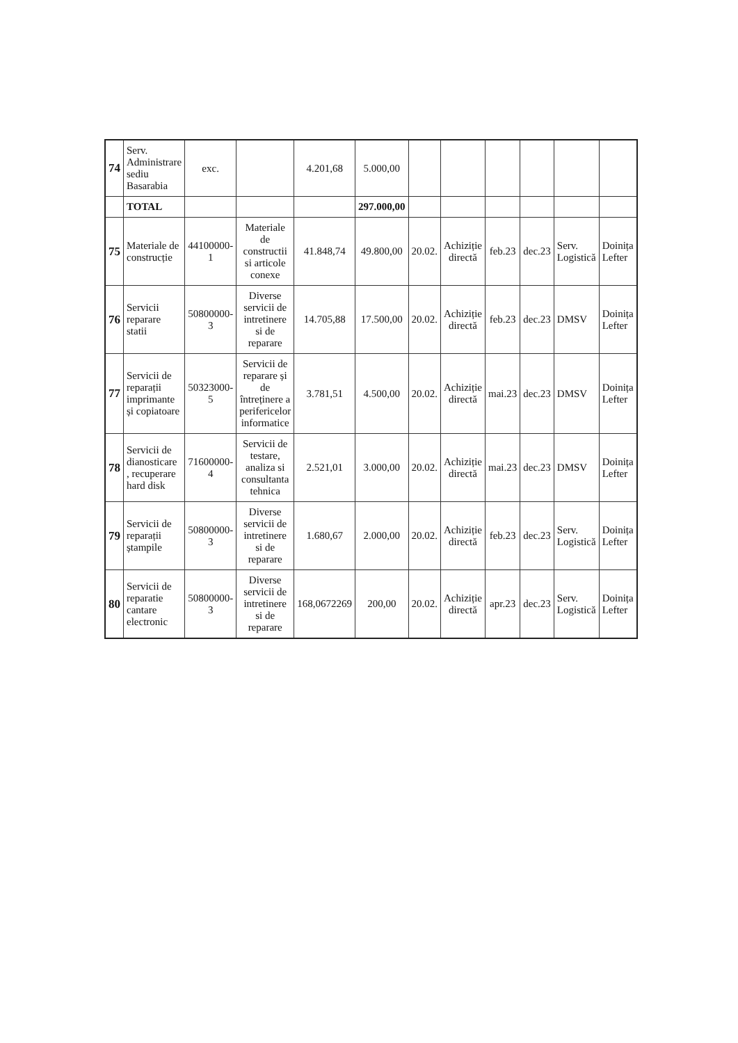| 74 | Serv. Administrare sediu Basarabia | exc. | | 4.201,68 | 5.000,00 | | | | | | |
| | TOTAL | | | | 297.000,00 | | | | | | |
| 75 | Materiale de construcție | 44100000-1 | Materiale de constructii si articole conexe | 41.848,74 | 49.800,00 | 20.02. | Achiziție directă | feb.23 | dec.23 | Serv. Logistică | Doinița Lefter |
| 76 | Servicii reparare statii | 50800000-3 | Diverse servicii de intretinere si de reparare | 14.705,88 | 17.500,00 | 20.02. | Achiziție directă | feb.23 | dec.23 | DMSV | Doinița Lefter |
| 77 | Servicii de reparații imprimante și copiatoare | 50323000-5 | Servicii de reparare și de întreținere a perifericelor informatice | 3.781,51 | 4.500,00 | 20.02. | Achiziție directă | mai.23 | dec.23 | DMSV | Doinița Lefter |
| 78 | Servicii de dianosticare , recuperare hard disk | 71600000-4 | Servicii de testare, analiza si consultanta tehnica | 2.521,01 | 3.000,00 | 20.02. | Achiziție directă | mai.23 | dec.23 | DMSV | Doinița Lefter |
| 79 | Servicii de reparații ștampile | 50800000-3 | Diverse servicii de intretinere si de reparare | 1.680,67 | 2.000,00 | 20.02. | Achiziție directă | feb.23 | dec.23 | Serv. Logistică | Doinița Lefter |
| 80 | Servicii de reparatie cantare electronic | 50800000-3 | Diverse servicii de intretinere si de reparare | 168,0672269 | 200,00 | 20.02. | Achiziție directă | apr.23 | dec.23 | Serv. Logistică | Doinița Lefter |